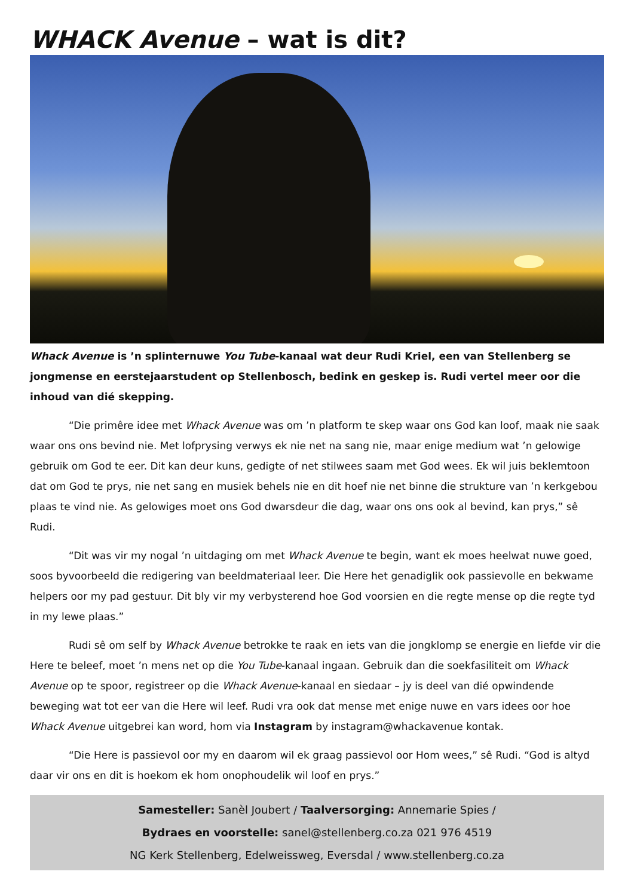WHACK Avenue – wat is dit?
Whack Avenue is ’n splinternuwe You Tube-kanaal wat deur Rudi Kriel, een van Stellenberg se jongmense en eerstejaarstudent op Stellenbosch, bedink en geskep is. Rudi vertel meer oor die inhoud van dié skepping.
“Die primêre idee met Whack Avenue was om ’n platform te skep waar ons God kan loof, maak nie saak waar ons ons bevind nie. Met lofprysing verwys ek nie net na sang nie, maar enige medium wat ’n gelowige gebruik om God te eer. Dit kan deur kuns, gedigte of net stilwees saam met God wees. Ek wil juis beklemtoon dat om God te prys, nie net sang en musiek behels nie en dit hoef nie net binne die strukture van ’n kerkgebou plaas te vind nie. As gelowiges moet ons God dwarsdeur die dag, waar ons ons ook al bevind, kan prys,” sê Rudi.
“Dit was vir my nogal ’n uitdaging om met Whack Avenue te begin, want ek moes heelwat nuwe goed, soos byvoorbeeld die redigering van beeldmateriaal leer. Die Here het genadiglik ook passievolle en bekwame helpers oor my pad gestuur. Dit bly vir my verbysterend hoe God voorsien en die regte mense op die regte tyd in my lewe plaas.”
Rudi sê om self by Whack Avenue betrokke te raak en iets van die jongklomp se energie en liefde vir die Here te beleef, moet ’n mens net op die You Tube-kanaal ingaan. Gebruik dan die soekfasiliteit om Whack Avenue op te spoor, registreer op die Whack Avenue-kanaal en siedaar – jy is deel van dié opwindende beweging wat tot eer van die Here wil leef. Rudi vra ook dat mense met enige nuwe en vars idees oor hoe Whack Avenue uitgebrei kan word, hom via Instagram by instagram@whackavenue kontak.
“Die Here is passievol oor my en daarom wil ek graag passievol oor Hom wees,” sê Rudi. “God is altyd daar vir ons en dit is hoekom ek hom onophoudelik wil loof en prys.”
Samesteller: Sanèl Joubert / Taalversorging: Annemarie Spies /
Bydraes en voorstelle: sanel@stellenberg.co.za 021 976 4519
NG Kerk Stellenberg, Edelweissweg, Eversdal / www.stellenberg.co.za